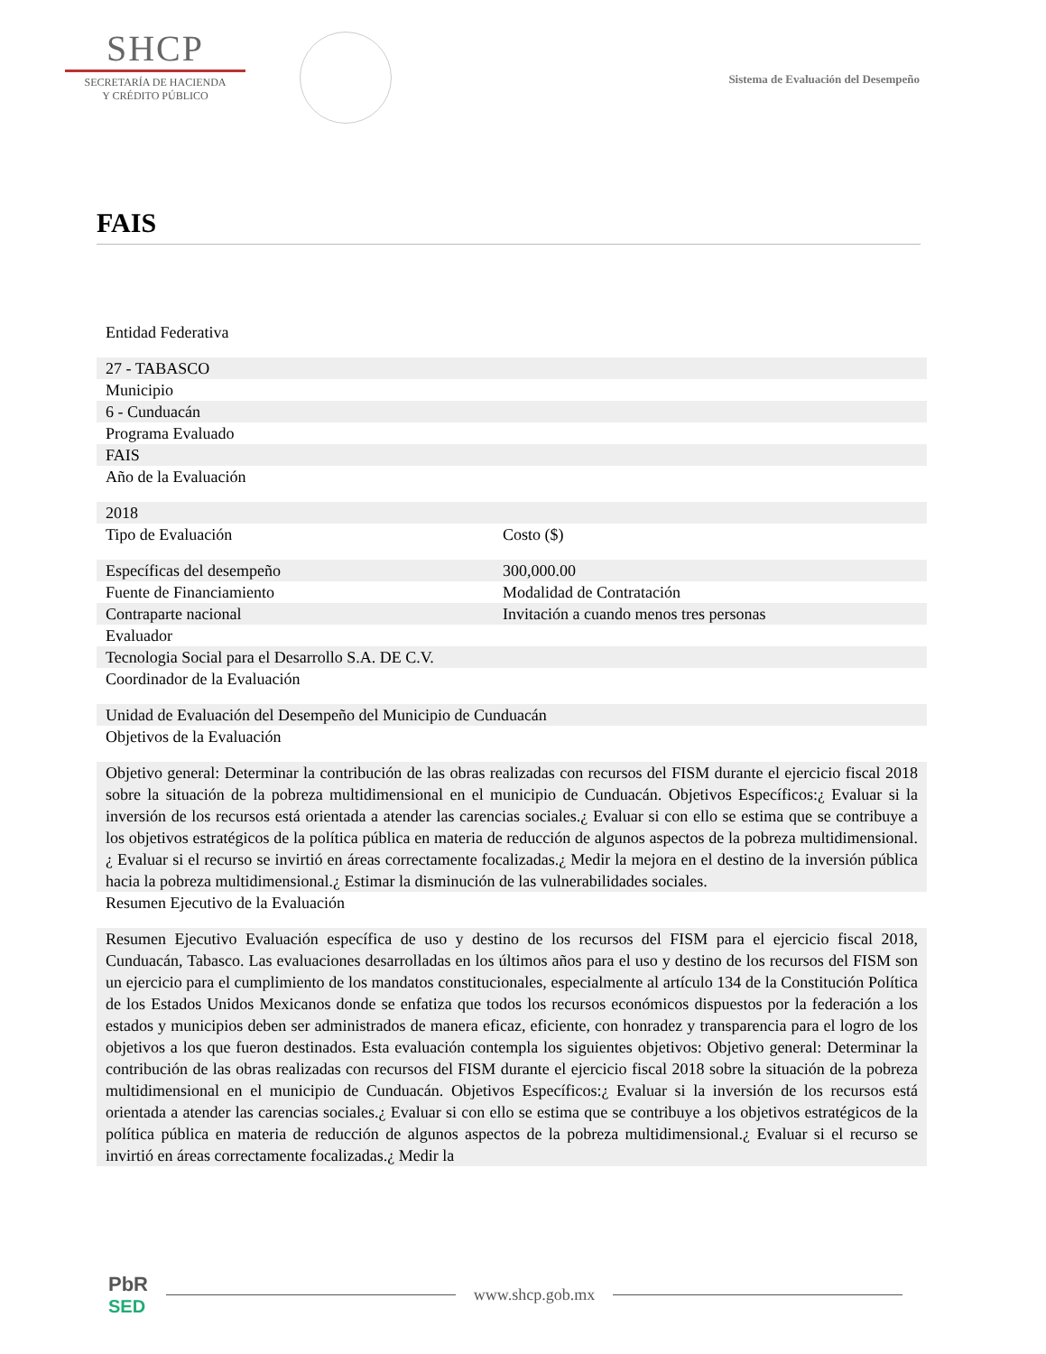SHCP
SECRETARÍA DE HACIENDA
Y CRÉDITO PÚBLICO
Sistema de Evaluación del Desempeño
FAIS
| Entidad Federativa | |
| 27 - TABASCO | |
| Municipio | |
| 6 - Cunduacán | |
| Programa Evaluado | |
| FAIS | |
| Año de la Evaluación | |
| 2018 | |
| Tipo de Evaluación | Costo ($) |
| Específicas del desempeño | 300,000.00 |
| Fuente de Financiamiento | Modalidad de Contratación |
| Contraparte nacional | Invitación a cuando menos tres personas |
| Evaluador | |
| Tecnologia Social para el Desarrollo S.A. DE C.V. | |
| Coordinador de la Evaluación | |
| Unidad de Evaluación del Desempeño del Municipio de Cunduacán | |
| Objetivos de la Evaluación | |
| Objetivo general: Determinar la contribución de las obras realizadas con recursos del FISM durante el ejercicio fiscal 2018 sobre la situación de la pobreza multidimensional en el municipio de Cunduacán. Objetivos Específicos:¿ Evaluar si la inversión de los recursos está orientada a atender las carencias sociales.¿ Evaluar si con ello se estima que se contribuye a los objetivos estratégicos de la política pública en materia de reducción de algunos aspectos de la pobreza multidimensional.¿ Evaluar si el recurso se invirtió en áreas correctamente focalizadas.¿ Medir la mejora en el destino de la inversión pública hacia la pobreza multidimensional.¿ Estimar la disminución de las vulnerabilidades sociales. | |
| Resumen Ejecutivo de la Evaluación | |
| Resumen Ejecutivo Evaluación específica de uso y destino de los recursos del FISM para el ejercicio fiscal 2018, Cunduacán, Tabasco. Las evaluaciones desarrolladas en los últimos años para el uso y destino de los recursos del FISM son un ejercicio para el cumplimiento de los mandatos constitucionales, especialmente al artículo 134 de la Constitución Política de los Estados Unidos Mexicanos donde se enfatiza que todos los recursos económicos dispuestos por la federación a los estados y municipios deben ser administrados de manera eficaz, eficiente, con honradez y transparencia para el logro de los objetivos a los que fueron destinados. Esta evaluación contempla los siguientes objetivos: Objetivo general: Determinar la contribución de las obras realizadas con recursos del FISM durante el ejercicio fiscal 2018 sobre la situación de la pobreza multidimensional en el municipio de Cunduacán. Objetivos Específicos:¿ Evaluar si la inversión de los recursos está orientada a atender las carencias sociales.¿ Evaluar si con ello se estima que se contribuye a los objetivos estratégicos de la política pública en materia de reducción de algunos aspectos de la pobreza multidimensional.¿ Evaluar si el recurso se invirtió en áreas correctamente focalizadas.¿ Medir la | |
PbR
SED
www.shcp.gob.mx